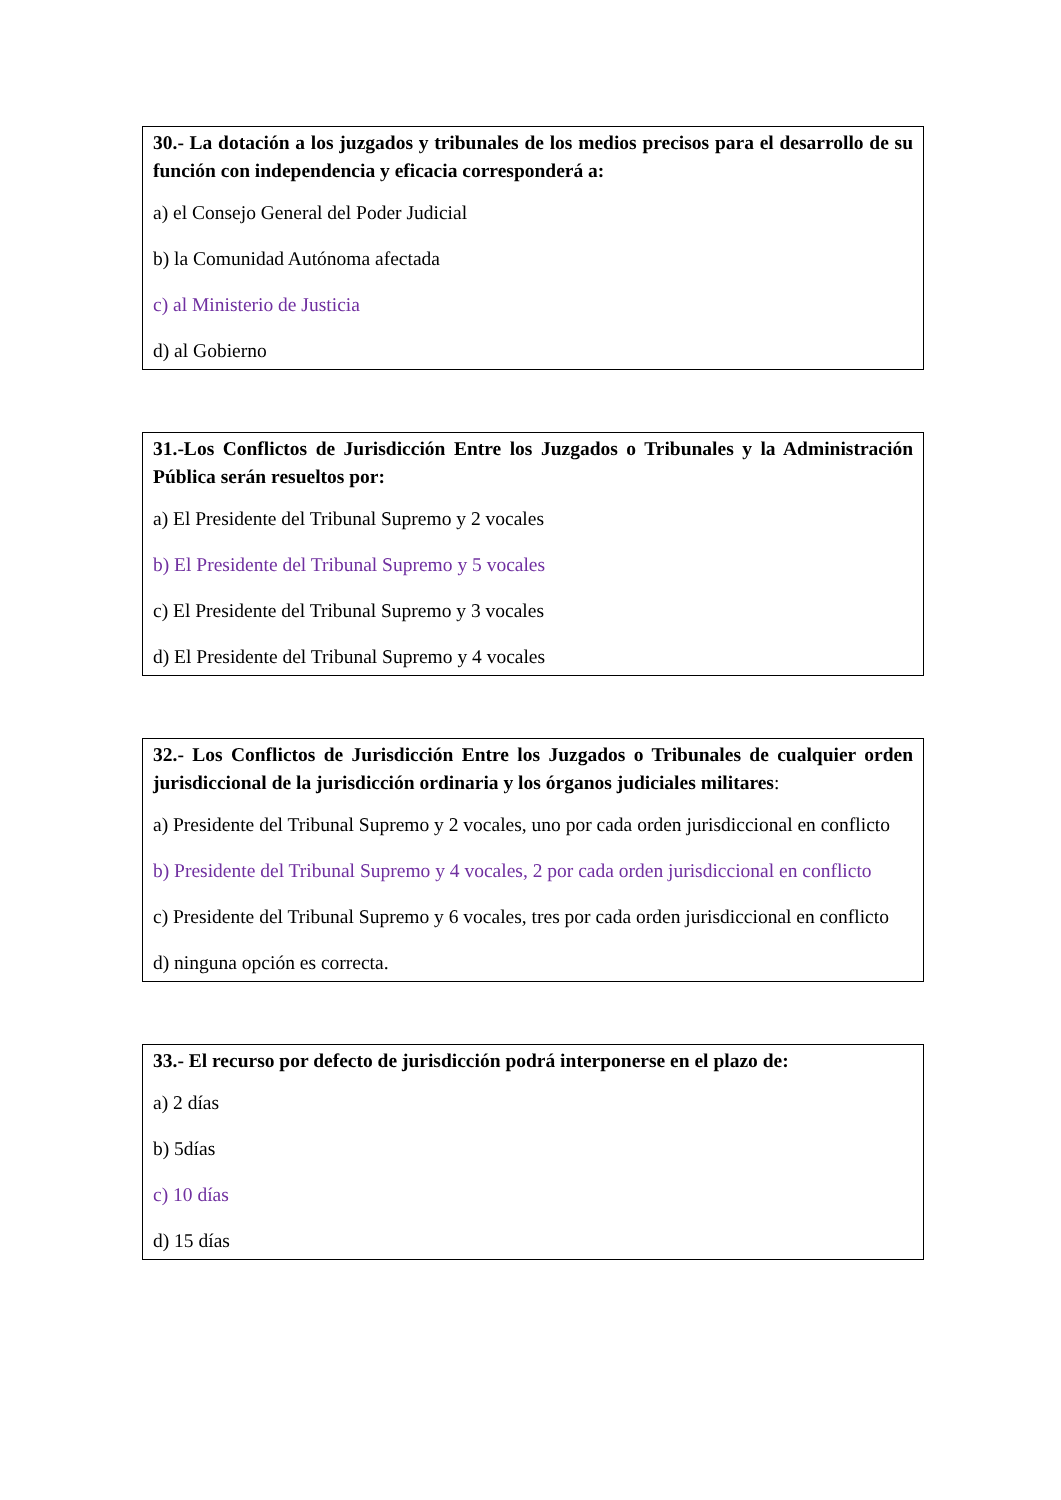30.- La dotación a los juzgados y tribunales de los medios precisos para el desarrollo de su función con independencia y eficacia corresponderá a:
a) el Consejo General del Poder Judicial
b) la Comunidad Autónoma afectada
c) al Ministerio de Justicia
d) al Gobierno
31.-Los Conflictos de Jurisdicción Entre los Juzgados o Tribunales y la Administración Pública serán resueltos por:
a) El Presidente del Tribunal Supremo y 2 vocales
b) El Presidente del Tribunal Supremo y 5 vocales
c) El Presidente del Tribunal Supremo y 3 vocales
d) El Presidente del Tribunal Supremo y 4 vocales
32.- Los Conflictos de Jurisdicción Entre los Juzgados o Tribunales de cualquier orden jurisdiccional de la jurisdicción ordinaria y los órganos judiciales militares:
a) Presidente del Tribunal Supremo y 2 vocales, uno por cada orden jurisdiccional en conflicto
b) Presidente del Tribunal Supremo y 4 vocales, 2 por cada orden jurisdiccional en conflicto
c) Presidente del Tribunal Supremo y 6 vocales, tres por cada orden jurisdiccional en conflicto
d) ninguna opción es correcta.
33.- El recurso por defecto de jurisdicción podrá interponerse en el plazo de:
a) 2 días
b) 5días
c) 10 días
d) 15 días